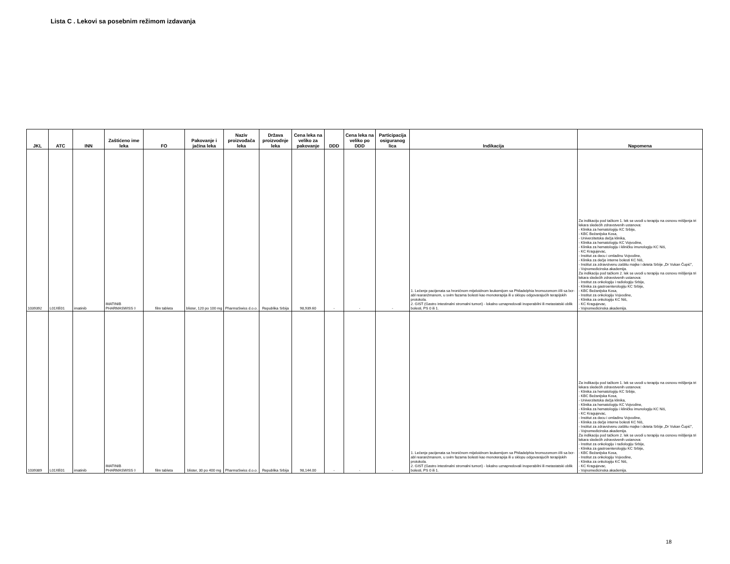Lista C . Lekovi sa posebnim režimom izdavanja
| JKL | ATC | INN | Zaštićeno ime leka | FO | Pakovanje i jačina leka | Naziv proizvođača leka | Država proizvodnje leka | Cena leka na veliko za pakovanje | DDD | Cena leka na veliko po DDD | Participacija osiguranog lica | Indikacija | Napomena |
| --- | --- | --- | --- | --- | --- | --- | --- | --- | --- | --- | --- | --- | --- |
| 1039392 | L01XE01 | imatinib | IMATINIB PHARMASWISS ◊ | film tableta | blister, 120 po 100 mg | PharmaSwiss d.o.o. | Republika Srbija | 98,939.60 | - | - | - | 1. Lečenje pacijenata sa hroničnom mijeloidnom leukemijom sa Philadelphia hromozomom i/ili sa bcr-abl rearanžmanom, u svim fazama bolesti kao monoterapija ili u sklopu odgovarajućih terapijskih protokola. 2. GIST (Gastro intestinalni stromalni tumori) - lokalno uznapredovali inoperabilni ili metastatski oblik bolesti, PS 0 ili 1. | Za indikaciju pod tačkom 1. lek se uvodi u terapiju na osnovu mišljenja tri lekara sledećih zdravstvenih ustanova: - Klinika za hematologiju KC Srbije, - KBC Bežanijska Kosa, - Univerzitetska dečja klinika, - Klinika za hematologiju KC Vojvodine, - Klinika za hematologiju i kliničku imunologiju KC Niš, - KC Kragujevac, - Institut za decu i omladinu Vojvodine, - Klinika za dečje interne bolesti KC Niš, - Institut za zdravstvenu zaštitu majke i deteta Srbije „Dr Vukan Čupić", - Vojnomedicinska akademija. Za indikaciju pod tačkom 2. lek se uvodi u terapiju na osnovu mišljenja tri lekara sledećih zdravstvenih ustanova: - Institut za onkologiju i radiologiju Srbije, - Klinika za gastroenterologiju KC Srbije, - KBC Bežanijska Kosa, - Institut za onkologiju Vojvodine, - Klinika za onkologiju KC Niš, - KC Kragujevac, - Vojnomedicinska akademija. |
| 1039389 | L01XE01 | imatinib | IMATINIB PHARMASWISS ◊ | film tableta | blister, 30 po 400 mg | PharmaSwiss d.o.o. | Republika Srbija | 98,144.00 | - | - | - | 1. Lečenje pacijenata sa hroničnom mijeloidnom leukemijom sa Philadelphia hromozomom i/ili sa bcr-abl rearanžmanom, u svim fazama bolesti kao monoterapija ili u sklopu odgovarajućih terapijskih protokola. 2. GIST (Gastro intestinalni stromalni tumori) - lokalno uznapredovali inoperabilni ili metastatski oblik bolesti, PS 0 ili 1. | Za indikaciju pod tačkom 1. lek se uvodi u terapiju na osnovu mišljenja tri lekara sledećih zdravstvenih ustanova: - Klinika za hematologiju KC Srbije, - KBC Bežanijska Kosa, - Univerzitetska dečja klinika, - Klinika za hematologiju KC Vojvodine, - Klinika za hematologiju i kliničku imunologiju KC Niš, - KC Kragujevac, - Institut za decu i omladinu Vojvodine, - Klinika za dečje interne bolesti KC Niš, - Institut za zdravstvenu zaštitu majke i deteta Srbije „Dr Vukan Čupić", - Vojnomedicinska akademija. Za indikaciju pod tačkom 2. lek se uvodi u terapiju na osnovu mišljenja tri lekara sledećih zdravstvenih ustanova: - Institut za onkologiju i radiologiju Srbije, - Klinika za gastroenterologiju KC Srbije, - KBC Bežanijska Kosa, - Institut za onkologiju Vojvodine, - Klinika za onkologiju KC Niš, - KC Kragujevac, - Vojnomedicinska akademija. |
18